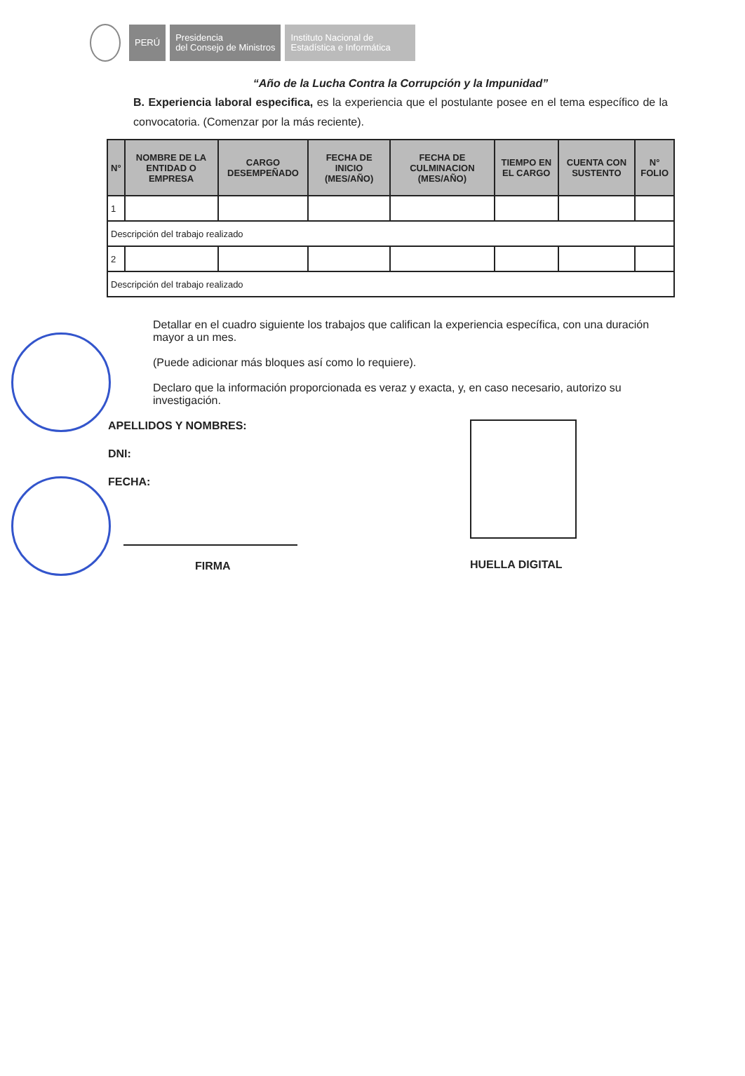PERÚ
Presidencia
del Consejo de Ministros
Instituto Nacional de
Estadística e Informática
“Año de la Lucha Contra la Corrupción y la Impunidad”
B. Experiencia laboral especifica, es la experiencia que el postulante posee en el tema específico de la convocatoria. (Comenzar por la más reciente).
| N° | NOMBRE DE LA ENTIDAD O EMPRESA | CARGO DESEMPEÑADO | FECHA DE INICIO (MES/AÑO) | FECHA DE CULMINACION (MES/AÑO) | TIEMPO EN EL CARGO | CUENTA CON SUSTENTO | N° FOLIO |
| --- | --- | --- | --- | --- | --- | --- | --- |
| 1 | | | | | | | |
| Descripción del trabajo realizado | | | | | | | |
| 2 | | | | | | | |
| Descripción del trabajo realizado | | | | | | | |
Detallar en el cuadro siguiente los trabajos que califican la experiencia específica, con una duración mayor a un mes.
(Puede adicionar más bloques así como lo requiere).
Declaro que la información proporcionada es veraz y exacta, y, en caso necesario, autorizo su investigación.
APELLIDOS Y NOMBRES:
DNI:
FECHA:
FIRMA
HUELLA DIGITAL